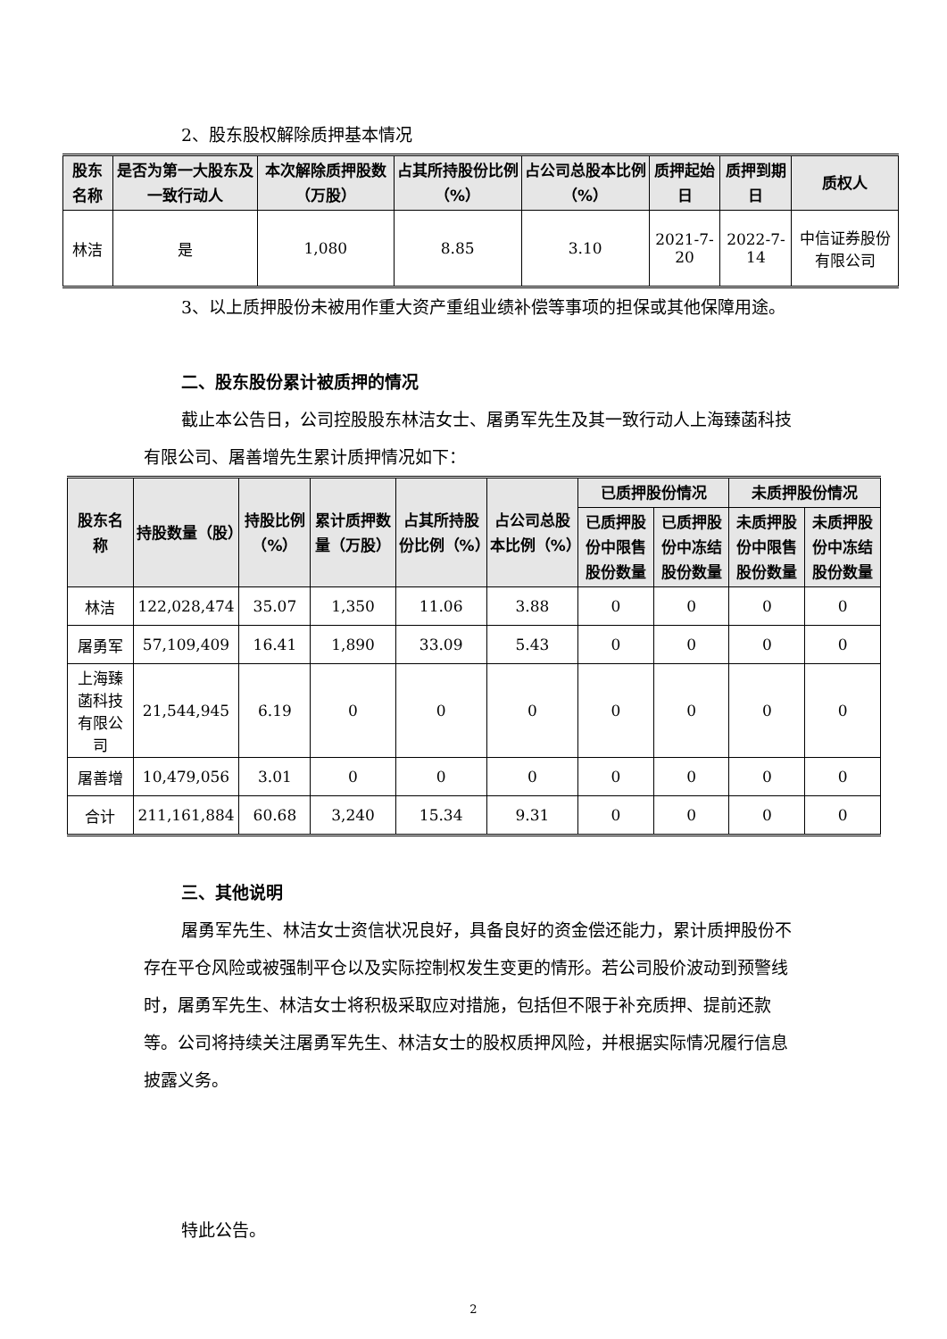2、股东股权解除质押基本情况
| 股东名称 | 是否为第一大股东及一致行动人 | 本次解除质押股数（万股） | 占其所持股份比例（%） | 占公司总股本比例（%） | 质押起始日 | 质押到期日 | 质权人 |
| --- | --- | --- | --- | --- | --- | --- | --- |
| 林洁 | 是 | 1,080 | 8.85 | 3.10 | 2021-7-20 | 2022-7-14 | 中信证券股份有限公司 |
3、以上质押股份未被用作重大资产重组业绩补偿等事项的担保或其他保障用途。
二、股东股份累计被质押的情况
截止本公告日，公司控股股东林洁女士、屠勇军先生及其一致行动人上海臻菡科技有限公司、屠善增先生累计质押情况如下：
| 股东名称 | 持股数量（股） | 持股比例（%） | 累计质押数量（万股） | 占其所持股份比例（%） | 占公司总股本比例（%） | 已质押股份情况 | | 未质押股份情况 | |
| --- | --- | --- | --- | --- | --- | --- | --- | --- | --- |
| | | | | | | 已质押股份中限售股份数量 | 已质押股份中冻结股份数量 | 未质押股份中限售股份数量 | 未质押股份中冻结股份数量 |
| 林洁 | 122,028,474 | 35.07 | 1,350 | 11.06 | 3.88 | 0 | 0 | 0 | 0 |
| 屠勇军 | 57,109,409 | 16.41 | 1,890 | 33.09 | 5.43 | 0 | 0 | 0 | 0 |
| 上海臻菡科技有限公司 | 21,544,945 | 6.19 | 0 | 0 | 0 | 0 | 0 | 0 | 0 |
| 屠善增 | 10,479,056 | 3.01 | 0 | 0 | 0 | 0 | 0 | 0 | 0 |
| 合计 | 211,161,884 | 60.68 | 3,240 | 15.34 | 9.31 | 0 | 0 | 0 | 0 |
三、其他说明
屠勇军先生、林洁女士资信状况良好，具备良好的资金偿还能力，累计质押股份不存在平仓风险或被强制平仓以及实际控制权发生变更的情形。若公司股价波动到预警线时，屠勇军先生、林洁女士将积极采取应对措施，包括但不限于补充质押、提前还款等。公司将持续关注屠勇军先生、林洁女士的股权质押风险，并根据实际情况履行信息披露义务。
特此公告。
2